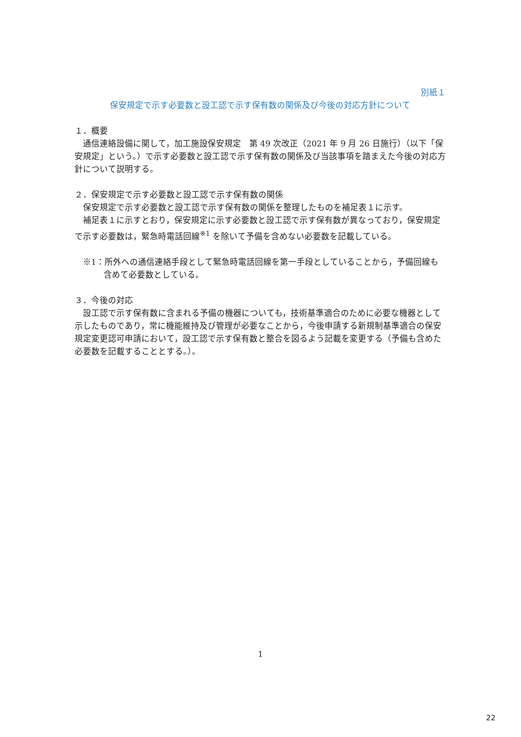別紙１
保安規定で示す必要数と設工認で示す保有数の関係及び今後の対応方針について
１．概要
通信連絡設備に関して，加工施設保安規定　第 49 次改正（2021 年 9 月 26 日施行）（以下「保安規定」という。）で示す必要数と設工認で示す保有数の関係及び当該事項を踏まえた今後の対応方針について説明する。
２．保安規定で示す必要数と設工認で示す保有数の関係
保安規定で示す必要数と設工認で示す保有数の関係を整理したものを補足表１に示す。
補足表１に示すとおり，保安規定に示す必要数と設工認で示す保有数が異なっており，保安規定で示す必要数は，緊急時電話回線<sup>※1</sup> を除いて予備を含めない必要数を記載している。
※1：所外への通信連絡手段として緊急時電話回線を第一手段としていることから，予備回線も含めて必要数としている。
３．今後の対応
設工認で示す保有数に含まれる予備の機器についても，技術基準適合のために必要な機器として示したものであり，常に機能維持及び管理が必要なことから，今後申請する新規制基準適合の保安規定変更認可申請において，設工認で示す保有数と整合を図るよう記載を変更する（予備も含めた必要数を記載することとする。）。
1
22